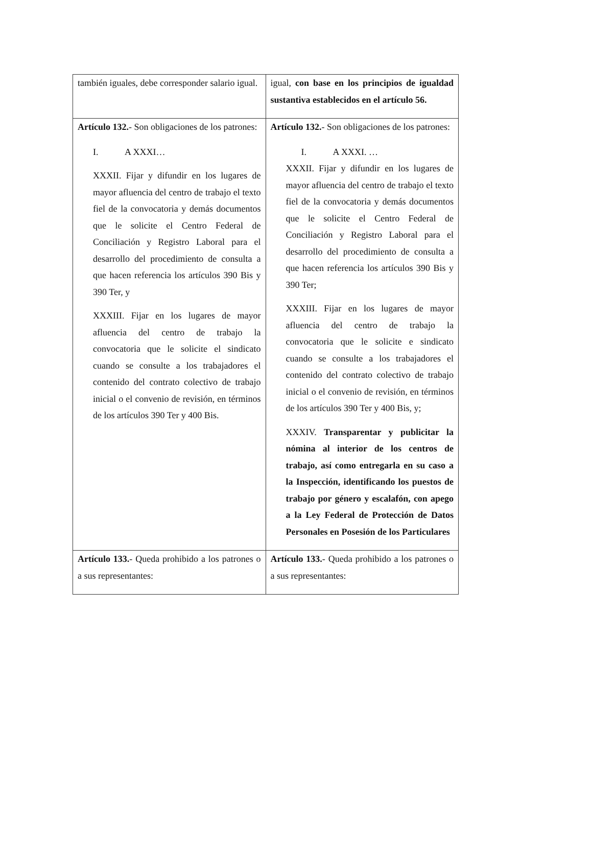| también iguales, debe corresponder salario igual. | igual, con base en los principios de igualdad sustantiva establecidos en el artículo 56. |
| Artículo 132. - Son obligaciones de los patrones: I. A XXXI… XXXII. Fijar y difundir en los lugares de mayor afluencia del centro de trabajo el texto fiel de la convocatoria y demás documentos que le solicite el Centro Federal de Conciliación y Registro Laboral para el desarrollo del procedimiento de consulta a que hacen referencia los artículos 390 Bis y 390 Ter, y XXXIII. Fijar en los lugares de mayor afluencia del centro de trabajo la convocatoria que le solicite el sindicato cuando se consulte a los trabajadores el contenido del contrato colectivo de trabajo inicial o el convenio de revisión, en términos de los artículos 390 Ter y 400 Bis. | Artículo 132. - Son obligaciones de los patrones: I. A XXXI. … XXXII. Fijar y difundir en los lugares de mayor afluencia del centro de trabajo el texto fiel de la convocatoria y demás documentos que le solicite el Centro Federal de Conciliación y Registro Laboral para el desarrollo del procedimiento de consulta a que hacen referencia los artículos 390 Bis y 390 Ter; XXXIII. Fijar en los lugares de mayor afluencia del centro de trabajo la convocatoria que le solicite e sindicato cuando se consulte a los trabajadores el contenido del contrato colectivo de trabajo inicial o el convenio de revisión, en términos de los artículos 390 Ter y 400 Bis, y; XXXIV. Transparentar y publicitar la nómina al interior de los centros de trabajo, así como entregarla en su caso a la Inspección, identificando los puestos de trabajo por género y escalafón, con apego a la Ley Federal de Protección de Datos Personales en Posesión de los Particulares |
| Artículo 133. - Queda prohibido a los patrones o a sus representantes: | Artículo 133. - Queda prohibido a los patrones o a sus representantes: |